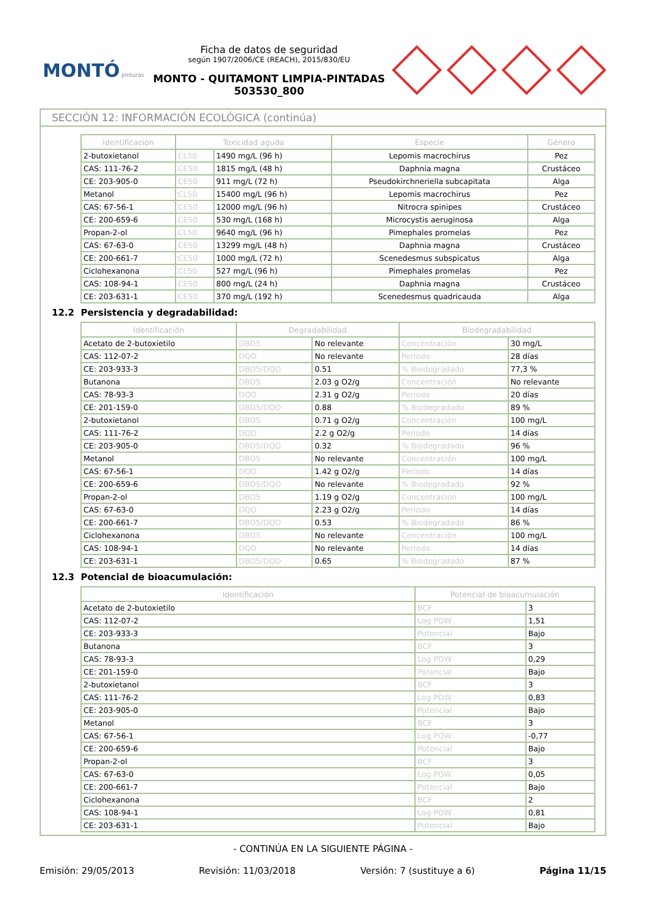MONTÓ pinturas
Ficha de datos de seguridad
según 1907/2006/CE (REACH), 2015/830/EU
MONTO - QUITAMONT LIMPIA-PINTADAS
503530_800
SECCIÓN 12: INFORMACIÓN ECOLÓGICA (continúa)
| Identificación | Toxicidad aguda | | Especie | Género |
| --- | --- | --- | --- | --- |
| 2-butoxietanol | CL50 | 1490 mg/L (96 h) | Lepomis macrochirus | Pez |
| CAS: 111-76-2 | CE50 | 1815 mg/L (48 h) | Daphnia magna | Crustáceo |
| CE: 203-905-0 | CE50 | 911 mg/L (72 h) | Pseudokirchneriella subcapitata | Alga |
| Metanol | CL50 | 15400 mg/L (96 h) | Lepomis macrochirus | Pez |
| CAS: 67-56-1 | CE50 | 12000 mg/L (96 h) | Nitrocra spinipes | Crustáceo |
| CE: 200-659-6 | CE50 | 530 mg/L (168 h) | Microcystis aeruginosa | Alga |
| Propan-2-ol | CL50 | 9640 mg/L (96 h) | Pimephales promelas | Pez |
| CAS: 67-63-0 | CE50 | 13299 mg/L (48 h) | Daphnia magna | Crustáceo |
| CE: 200-661-7 | CE50 | 1000 mg/L (72 h) | Scenedesmus subspicatus | Alga |
| Ciclohexanona | CL50 | 527 mg/L (96 h) | Pimephales promelas | Pez |
| CAS: 108-94-1 | CE50 | 800 mg/L (24 h) | Daphnia magna | Crustáceo |
| CE: 203-631-1 | CE50 | 370 mg/L (192 h) | Scenedesmus quadricauda | Alga |
12.2 Persistencia y degradabilidad:
| Identificación | Degradabilidad | | Biodegradabilidad | |
| --- | --- | --- | --- | --- |
| Acetato de 2-butoxietilo | DBO5 | No relevante | Concentración | 30 mg/L |
| CAS: 112-07-2 | DQO | No relevante | Periodo | 28 días |
| CE: 203-933-3 | DBO5/DQO | 0.51 | % Biodegradado | 77,3 % |
| Butanona | DBO5 | 2.03 g O2/g | Concentración | No relevante |
| CAS: 78-93-3 | DQO | 2.31 g O2/g | Periodo | 20 días |
| CE: 201-159-0 | DBO5/DQO | 0.88 | % Biodegradado | 89 % |
| 2-butoxietanol | DBO5 | 0.71 g O2/g | Concentración | 100 mg/L |
| CAS: 111-76-2 | DQO | 2.2 g O2/g | Periodo | 14 días |
| CE: 203-905-0 | DBO5/DQO | 0.32 | % Biodegradado | 96 % |
| Metanol | DBO5 | No relevante | Concentración | 100 mg/L |
| CAS: 67-56-1 | DQO | 1.42 g O2/g | Periodo | 14 días |
| CE: 200-659-6 | DBO5/DQO | No relevante | % Biodegradado | 92 % |
| Propan-2-ol | DBO5 | 1.19 g O2/g | Concentración | 100 mg/L |
| CAS: 67-63-0 | DQO | 2.23 g O2/g | Periodo | 14 días |
| CE: 200-661-7 | DBO5/DQO | 0.53 | % Biodegradado | 86 % |
| Ciclohexanona | DBO5 | No relevante | Concentración | 100 mg/L |
| CAS: 108-94-1 | DQO | No relevante | Periodo | 14 días |
| CE: 203-631-1 | DBO5/DQO | 0.65 | % Biodegradado | 87 % |
12.3 Potencial de bioacumulación:
| Identificación | Potencial de bioacumulación | |
| --- | --- | --- |
| Acetato de 2-butoxietilo | BCF | 3 |
| CAS: 112-07-2 | Log POW | 1,51 |
| CE: 203-933-3 | Potencial | Bajo |
| Butanona | BCF | 3 |
| CAS: 78-93-3 | Log POW | 0,29 |
| CE: 201-159-0 | Potencial | Bajo |
| 2-butoxietanol | BCF | 3 |
| CAS: 111-76-2 | Log POW | 0,83 |
| CE: 203-905-0 | Potencial | Bajo |
| Metanol | BCF | 3 |
| CAS: 67-56-1 | Log POW | -0,77 |
| CE: 200-659-6 | Potencial | Bajo |
| Propan-2-ol | BCF | 3 |
| CAS: 67-63-0 | Log POW | 0,05 |
| CE: 200-661-7 | Potencial | Bajo |
| Ciclohexanona | BCF | 2 |
| CAS: 108-94-1 | Log POW | 0,81 |
| CE: 203-631-1 | Potencial | Bajo |
- CONTINÚA EN LA SIGUIENTE PÁGINA -
Emisión: 29/05/2013 Revisión: 11/03/2018 Versión: 7 (sustituye a 6) Página 11/15